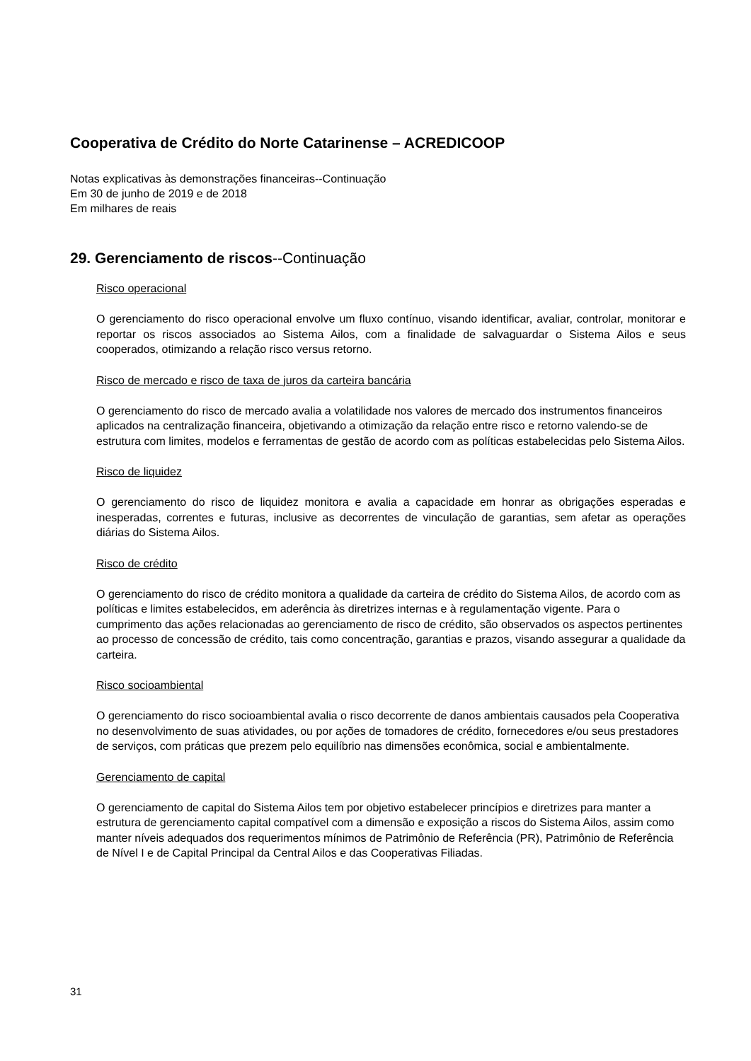Cooperativa de Crédito do Norte Catarinense – ACREDICOOP
Notas explicativas às demonstrações financeiras--Continuação
Em 30 de junho de 2019 e de 2018
Em milhares de reais
29. Gerenciamento de riscos--Continuação
Risco operacional
O gerenciamento do risco operacional envolve um fluxo contínuo, visando identificar, avaliar, controlar, monitorar e reportar os riscos associados ao Sistema Ailos, com a finalidade de salvaguardar o Sistema Ailos e seus cooperados, otimizando a relação risco versus retorno.
Risco de mercado e risco de taxa de juros da carteira bancária
O gerenciamento do risco de mercado avalia a volatilidade nos valores de mercado dos instrumentos financeiros aplicados na centralização financeira, objetivando a otimização da relação entre risco e retorno valendo-se de estrutura com limites, modelos e ferramentas de gestão de acordo com as políticas estabelecidas pelo Sistema Ailos.
Risco de liquidez
O gerenciamento do risco de liquidez monitora e avalia a capacidade em honrar as obrigações esperadas e inesperadas, correntes e futuras, inclusive as decorrentes de vinculação de garantias, sem afetar as operações diárias do Sistema Ailos.
Risco de crédito
O gerenciamento do risco de crédito monitora a qualidade da carteira de crédito do Sistema Ailos, de acordo com as políticas e limites estabelecidos, em aderência às diretrizes internas e à regulamentação vigente. Para o cumprimento das ações relacionadas ao gerenciamento de risco de crédito, são observados os aspectos pertinentes ao processo de concessão de crédito, tais como concentração, garantias e prazos, visando assegurar a qualidade da carteira.
Risco socioambiental
O gerenciamento do risco socioambiental avalia o risco decorrente de danos ambientais causados pela Cooperativa no desenvolvimento de suas atividades, ou por ações de tomadores de crédito, fornecedores e/ou seus prestadores de serviços, com práticas que prezem pelo equilíbrio nas dimensões econômica, social e ambientalmente.
Gerenciamento de capital
O gerenciamento de capital do Sistema Ailos tem por objetivo estabelecer princípios e diretrizes para manter a estrutura de gerenciamento capital compatível com a dimensão e exposição a riscos do Sistema Ailos, assim como manter níveis adequados dos requerimentos mínimos de Patrimônio de Referência (PR), Patrimônio de Referência de Nível I e de Capital Principal da Central Ailos e das Cooperativas Filiadas.
31